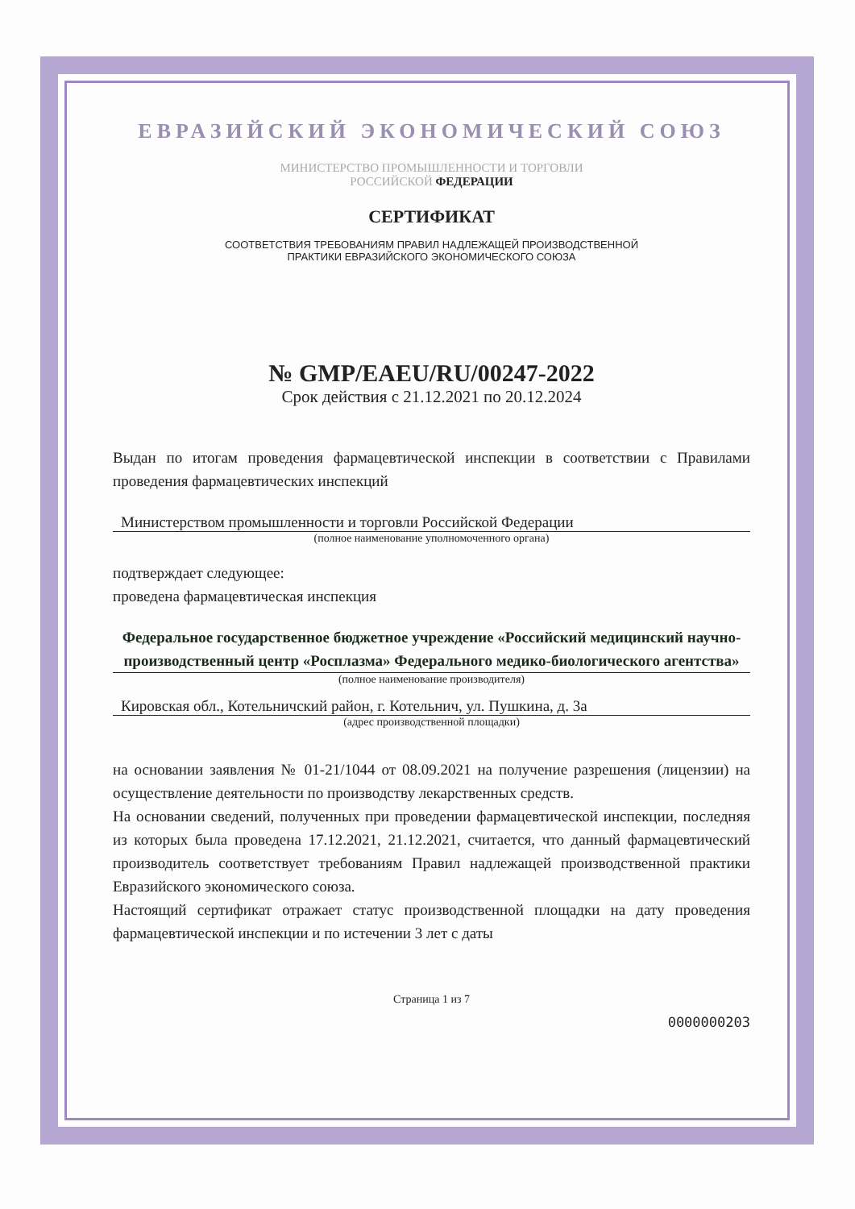ЕВРАЗИЙСКИЙ ЭКОНОМИЧЕСКИЙ СОЮЗ
МИНИСТЕРСТВО ПРОМЫШЛЕННОСТИ И ТОРГОВЛИ
РОССИЙСКОЙ ФЕДЕРАЦИИ
СЕРТИФИКАТ
СООТВЕТСТВИЯ ТРЕБОВАНИЯМ ПРАВИЛ НАДЛЕЖАЩЕЙ ПРОИЗВОДСТВЕННОЙ
ПРАКТИКИ ЕВРАЗИЙСКОГО ЭКОНОМИЧЕСКОГО СОЮЗА
№ GMP/EAEU/RU/00247-2022
Срок действия с 21.12.2021 по 20.12.2024
Выдан по итогам проведения фармацевтической инспекции в соответствии с Правилами проведения фармацевтических инспекций
Министерством промышленности и торговли Российской Федерации
(полное наименование уполномоченного органа)
подтверждает следующее:
проведена фармацевтическая инспекция
Федеральное государственное бюджетное учреждение «Российский медицинский научно-производственный центр «Росплазма» Федерального медико-биологического агентства»
(полное наименование производителя)
Кировская обл., Котельничский район, г. Котельнич, ул. Пушкина, д. 3а
(адрес производственной площадки)
на основании заявления № 01-21/1044 от 08.09.2021 на получение разрешения (лицензии) на осуществление деятельности по производству лекарственных средств.
На основании сведений, полученных при проведении фармацевтической инспекции, последняя из которых была проведена 17.12.2021, 21.12.2021, считается, что данный фармацевтический производитель соответствует требованиям Правил надлежащей производственной практики Евразийского экономического союза.
Настоящий сертификат отражает статус производственной площадки на дату проведения фармацевтической инспекции и по истечении 3 лет с даты
Страница 1 из 7
0000000203